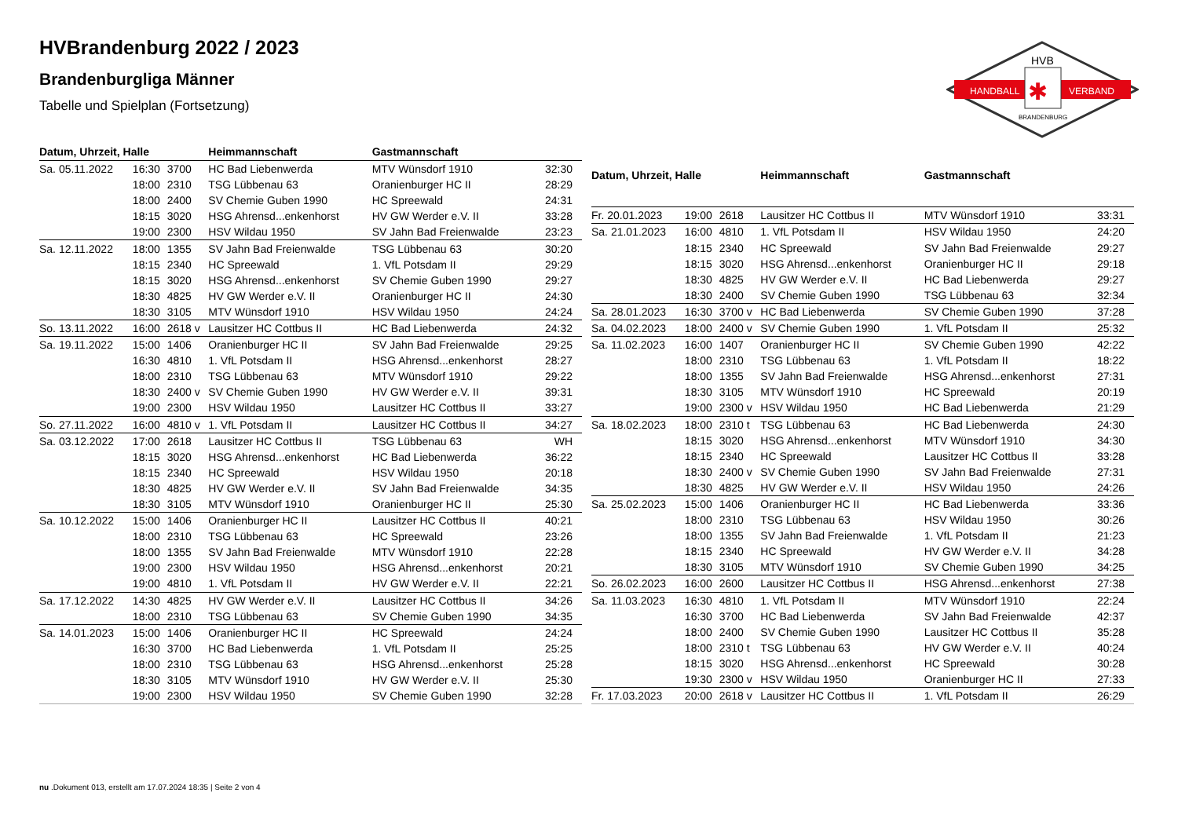HANDBALL
VERBAND
HVB
✱
BRANDENBURG
HVBrandenburg 2022 / 2023
Brandenburgliga Männer
Tabelle und Spielplan (Fortsetzung)
| Datum, Uhrzeit, Halle | | | Heimmannschaft | Gastmannschaft | |
| --- | --- | --- | --- | --- | --- |
| Sa. 05.11.2022 | 16:30 | 3700 | HC Bad Liebenwerda | MTV Wünsdorf 1910 | 32:30 |
| | 18:00 | 2310 | TSG Lübbenau 63 | Oranienburger HC II | 28:29 |
| | 18:00 | 2400 | SV Chemie Guben 1990 | HC Spreewald | 24:31 |
| | 18:15 | 3020 | HSG Ahrensd...enkenhorst | HV GW Werder e.V. II | 33:28 |
| | 19:00 | 2300 | HSV Wildau 1950 | SV Jahn Bad Freienwalde | 23:23 |
| Sa. 12.11.2022 | 18:00 | 1355 | SV Jahn Bad Freienwalde | TSG Lübbenau 63 | 30:20 |
| | 18:15 | 2340 | HC Spreewald | 1. VfL Potsdam II | 29:29 |
| | 18:15 | 3020 | HSG Ahrensd...enkenhorst | SV Chemie Guben 1990 | 29:27 |
| | 18:30 | 4825 | HV GW Werder e.V. II | Oranienburger HC II | 24:30 |
| | 18:30 | 3105 | MTV Wünsdorf 1910 | HSV Wildau 1950 | 24:24 |
| So. 13.11.2022 | 16:00 | 2618 v | Lausitzer HC Cottbus II | HC Bad Liebenwerda | 24:32 |
| Sa. 19.11.2022 | 15:00 | 1406 | Oranienburger HC II | SV Jahn Bad Freienwalde | 29:25 |
| | 16:30 | 4810 | 1. VfL Potsdam II | HSG Ahrensd...enkenhorst | 28:27 |
| | 18:00 | 2310 | TSG Lübbenau 63 | MTV Wünsdorf 1910 | 29:22 |
| | 18:30 | 2400 v | SV Chemie Guben 1990 | HV GW Werder e.V. II | 39:31 |
| | 19:00 | 2300 | HSV Wildau 1950 | Lausitzer HC Cottbus II | 33:27 |
| So. 27.11.2022 | 16:00 | 4810 v | 1. VfL Potsdam II | Lausitzer HC Cottbus II | 34:27 |
| Sa. 03.12.2022 | 17:00 | 2618 | Lausitzer HC Cottbus II | TSG Lübbenau 63 | WH |
| | 18:15 | 3020 | HSG Ahrensd...enkenhorst | HC Bad Liebenwerda | 36:22 |
| | 18:15 | 2340 | HC Spreewald | HSV Wildau 1950 | 20:18 |
| | 18:30 | 4825 | HV GW Werder e.V. II | SV Jahn Bad Freienwalde | 34:35 |
| | 18:30 | 3105 | MTV Wünsdorf 1910 | Oranienburger HC II | 25:30 |
| Sa. 10.12.2022 | 15:00 | 1406 | Oranienburger HC II | Lausitzer HC Cottbus II | 40:21 |
| | 18:00 | 2310 | TSG Lübbenau 63 | HC Spreewald | 23:26 |
| | 18:00 | 1355 | SV Jahn Bad Freienwalde | MTV Wünsdorf 1910 | 22:28 |
| | 19:00 | 2300 | HSV Wildau 1950 | HSG Ahrensd...enkenhorst | 20:21 |
| | 19:00 | 4810 | 1. VfL Potsdam II | HV GW Werder e.V. II | 22:21 |
| Sa. 17.12.2022 | 14:30 | 4825 | HV GW Werder e.V. II | Lausitzer HC Cottbus II | 34:26 |
| | 18:00 | 2310 | TSG Lübbenau 63 | SV Chemie Guben 1990 | 34:35 |
| Sa. 14.01.2023 | 15:00 | 1406 | Oranienburger HC II | HC Spreewald | 24:24 |
| | 16:30 | 3700 | HC Bad Liebenwerda | 1. VfL Potsdam II | 25:25 |
| | 18:00 | 2310 | TSG Lübbenau 63 | HSG Ahrensd...enkenhorst | 25:28 |
| | 18:30 | 3105 | MTV Wünsdorf 1910 | HV GW Werder e.V. II | 25:30 |
| | 19:00 | 2300 | HSV Wildau 1950 | SV Chemie Guben 1990 | 32:28 |
| Datum, Uhrzeit, Halle | | | Heimmannschaft | Gastmannschaft | |
| --- | --- | --- | --- | --- | --- |
| Fr. 20.01.2023 | 19:00 | 2618 | Lausitzer HC Cottbus II | MTV Wünsdorf 1910 | 33:31 |
| Sa. 21.01.2023 | 16:00 | 4810 | 1. VfL Potsdam II | HSV Wildau 1950 | 24:20 |
| | 18:15 | 2340 | HC Spreewald | SV Jahn Bad Freienwalde | 29:27 |
| | 18:15 | 3020 | HSG Ahrensd...enkenhorst | Oranienburger HC II | 29:18 |
| | 18:30 | 4825 | HV GW Werder e.V. II | HC Bad Liebenwerda | 29:27 |
| | 18:30 | 2400 | SV Chemie Guben 1990 | TSG Lübbenau 63 | 32:34 |
| Sa. 28.01.2023 | 16:30 | 3700 v | HC Bad Liebenwerda | SV Chemie Guben 1990 | 37:28 |
| Sa. 04.02.2023 | 18:00 | 2400 v | SV Chemie Guben 1990 | 1. VfL Potsdam II | 25:32 |
| Sa. 11.02.2023 | 16:00 | 1407 | Oranienburger HC II | SV Chemie Guben 1990 | 42:22 |
| | 18:00 | 2310 | TSG Lübbenau 63 | 1. VfL Potsdam II | 18:22 |
| | 18:00 | 1355 | SV Jahn Bad Freienwalde | HSG Ahrensd...enkenhorst | 27:31 |
| | 18:30 | 3105 | MTV Wünsdorf 1910 | HC Spreewald | 20:19 |
| | 19:00 | 2300 v | HSV Wildau 1950 | HC Bad Liebenwerda | 21:29 |
| Sa. 18.02.2023 | 18:00 | 2310 t | TSG Lübbenau 63 | HC Bad Liebenwerda | 24:30 |
| | 18:15 | 3020 | HSG Ahrensd...enkenhorst | MTV Wünsdorf 1910 | 34:30 |
| | 18:15 | 2340 | HC Spreewald | Lausitzer HC Cottbus II | 33:28 |
| | 18:30 | 2400 v | SV Chemie Guben 1990 | SV Jahn Bad Freienwalde | 27:31 |
| | 18:30 | 4825 | HV GW Werder e.V. II | HSV Wildau 1950 | 24:26 |
| Sa. 25.02.2023 | 15:00 | 1406 | Oranienburger HC II | HC Bad Liebenwerda | 33:36 |
| | 18:00 | 2310 | TSG Lübbenau 63 | HSV Wildau 1950 | 30:26 |
| | 18:00 | 1355 | SV Jahn Bad Freienwalde | 1. VfL Potsdam II | 21:23 |
| | 18:15 | 2340 | HC Spreewald | HV GW Werder e.V. II | 34:28 |
| | 18:30 | 3105 | MTV Wünsdorf 1910 | SV Chemie Guben 1990 | 34:25 |
| So. 26.02.2023 | 16:00 | 2600 | Lausitzer HC Cottbus II | HSG Ahrensd...enkenhorst | 27:38 |
| Sa. 11.03.2023 | 16:30 | 4810 | 1. VfL Potsdam II | MTV Wünsdorf 1910 | 22:24 |
| | 16:30 | 3700 | HC Bad Liebenwerda | SV Jahn Bad Freienwalde | 42:37 |
| | 18:00 | 2400 | SV Chemie Guben 1990 | Lausitzer HC Cottbus II | 35:28 |
| | 18:00 | 2310 t | TSG Lübbenau 63 | HV GW Werder e.V. II | 40:24 |
| | 18:15 | 3020 | HSG Ahrensd...enkenhorst | HC Spreewald | 30:28 |
| | 19:30 | 2300 v | HSV Wildau 1950 | Oranienburger HC II | 27:33 |
| Fr. 17.03.2023 | 20:00 | 2618 v | Lausitzer HC Cottbus II | 1. VfL Potsdam II | 26:29 |
nu .Dokument 013, erstellt am 17.07.2024 18:35 | Seite 2 von 4